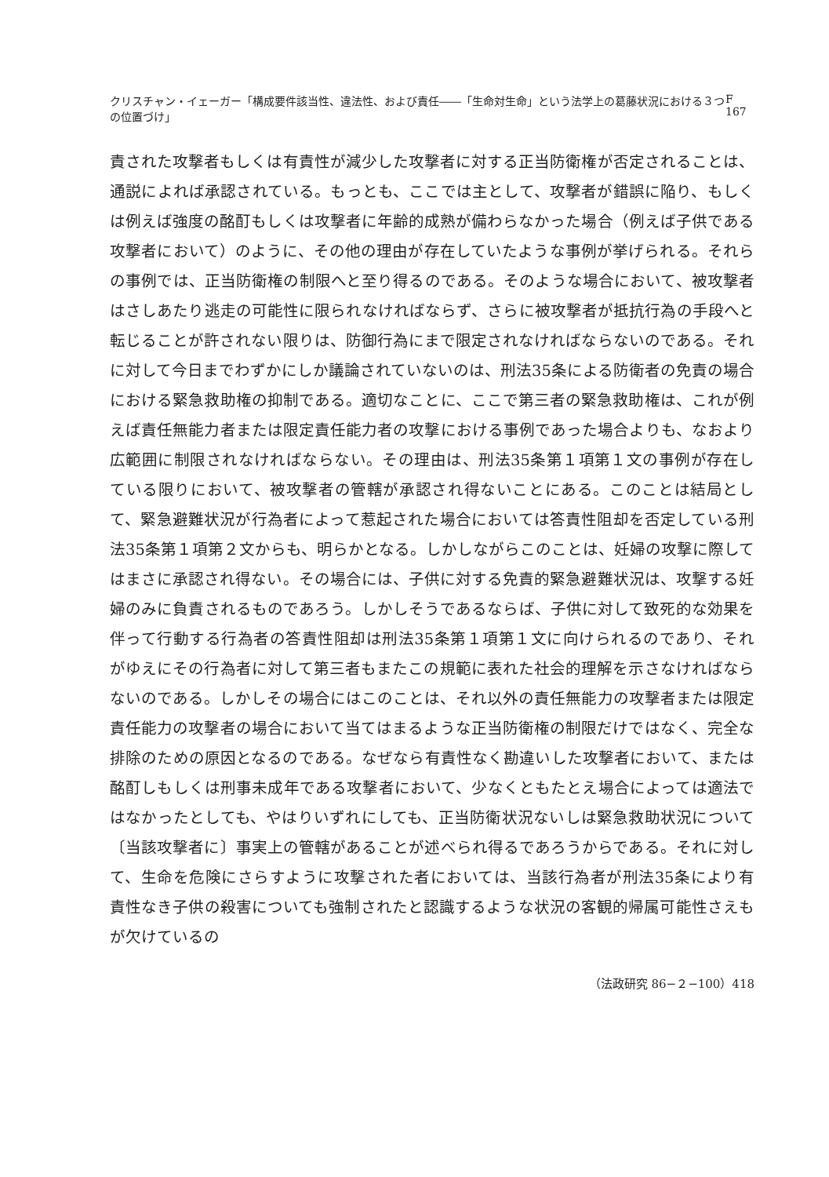クリスチャン・イェーガー「構成要件該当性、違法性、および責任――「生命対生命」という法学上の葛藤状況における３つの位置づけ」 F 167
責された攻撃者もしくは有責性が減少した攻撃者に対する正当防衛権が否定されることは、通説によれば承認されている。もっとも、ここでは主として、攻撃者が錯誤に陥り、もしくは例えば強度の酩酊もしくは攻撃者に年齢的成熟が備わらなかった場合（例えば子供である攻撃者において）のように、その他の理由が存在していたような事例が挙げられる。それらの事例では、正当防衛権の制限へと至り得るのである。そのような場合において、被攻撃者はさしあたり逃走の可能性に限られなければならず、さらに被攻撃者が抵抗行為の手段へと転じることが許されない限りは、防御行為にまで限定されなければならないのである。それに対して今日までわずかにしか議論されていないのは、刑法35条による防衛者の免責の場合における緊急救助権の抑制である。適切なことに、ここで第三者の緊急救助権は、これが例えば責任無能力者または限定責任能力者の攻撃における事例であった場合よりも、なおより広範囲に制限されなければならない。その理由は、刑法35条第１項第１文の事例が存在している限りにおいて、被攻撃者の管轄が承認され得ないことにある。このことは結局として、緊急避難状況が行為者によって惹起された場合においては答責性阻却を否定している刑法35条第１項第２文からも、明らかとなる。しかしながらこのことは、妊婦の攻撃に際してはまさに承認され得ない。その場合には、子供に対する免責的緊急避難状況は、攻撃する妊婦のみに負責されるものであろう。しかしそうであるならば、子供に対して致死的な効果を伴って行動する行為者の答責性阻却は刑法35条第１項第１文に向けられるのであり、それがゆえにその行為者に対して第三者もまたこの規範に表れた社会的理解を示さなければならないのである。しかしその場合にはこのことは、それ以外の責任無能力の攻撃者または限定責任能力の攻撃者の場合において当てはまるような正当防衛権の制限だけではなく、完全な排除のための原因となるのである。なぜなら有責性なく勘違いした攻撃者において、または酩酊しもしくは刑事未成年である攻撃者において、少なくともたとえ場合によっては適法ではなかったとしても、やはりいずれにしても、正当防衛状況ないしは緊急救助状況について〔当該攻撃者に〕事実上の管轄があることが述べられ得るであろうからである。それに対して、生命を危険にさらすように攻撃された者においては、当該行為者が刑法35条により有責性なき子供の殺害についても強制されたと認識するような状況の客観的帰属可能性さえもが欠けているの
（法政研究 86−２−100）418